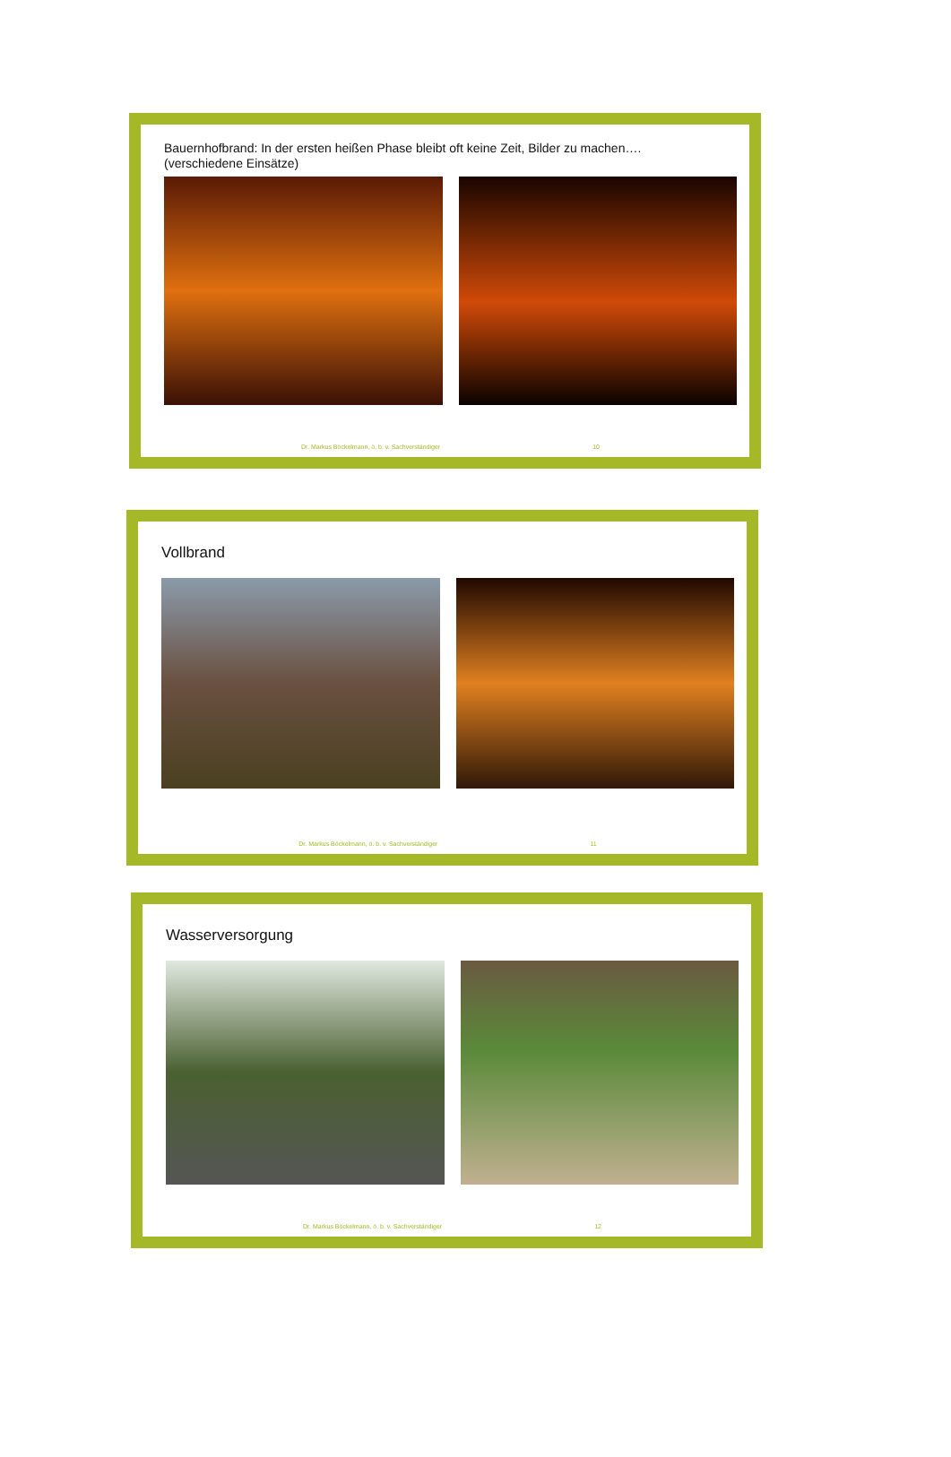Bauernhofbrand: In der ersten heißen Phase bleibt oft keine Zeit, Bilder zu machen….
(verschiedene Einsätze)
Dr. Markus Böckelmann, ö. b. v. Sachverständiger 10
Vollbrand
Dr. Markus Böckelmann, ö. b. v. Sachverständiger 11
Wasserversorgung
Dr. Markus Böckelmann, ö. b. v. Sachverständiger 12